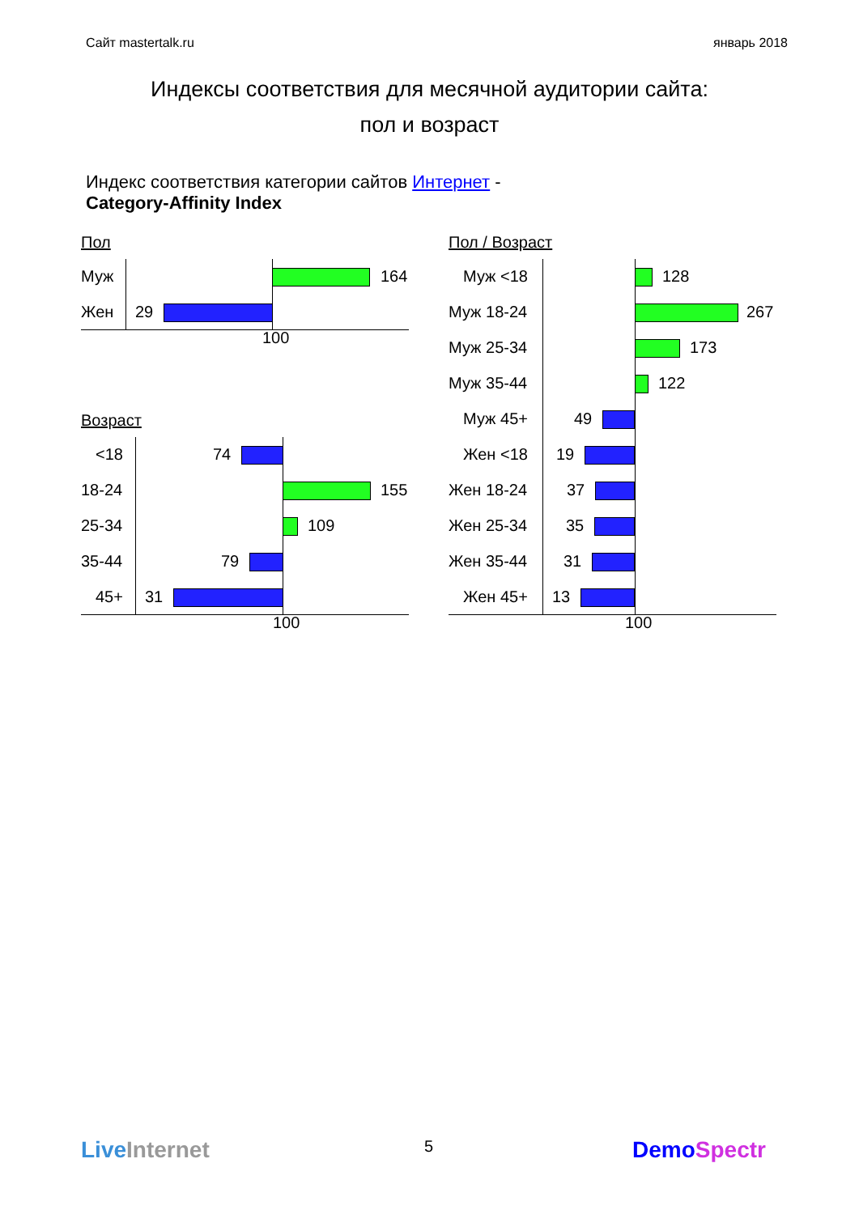Сайт mastertalk.ru январь 2018
Индексы соответствия для месячной аудитории сайта:
пол и возраст
Индекс соответствия категории сайтов Интернет -
Category-Affinity Index
Пол
Муж 164
Жен 29
100
Возраст
<18 74
18-24 155
25-34 109
35-44 79
45+ 31
100
Пол / Возраст
Муж <18 128
Муж 18-24 267
Муж 25-34 173
Муж 35-44 122
Муж 45+ 49
Жен <18 19
Жен 18-24 37
Жен 25-34 35
Жен 35-44 31
Жен 45+ 13
100
LiveInternet 5 DemoSpectr